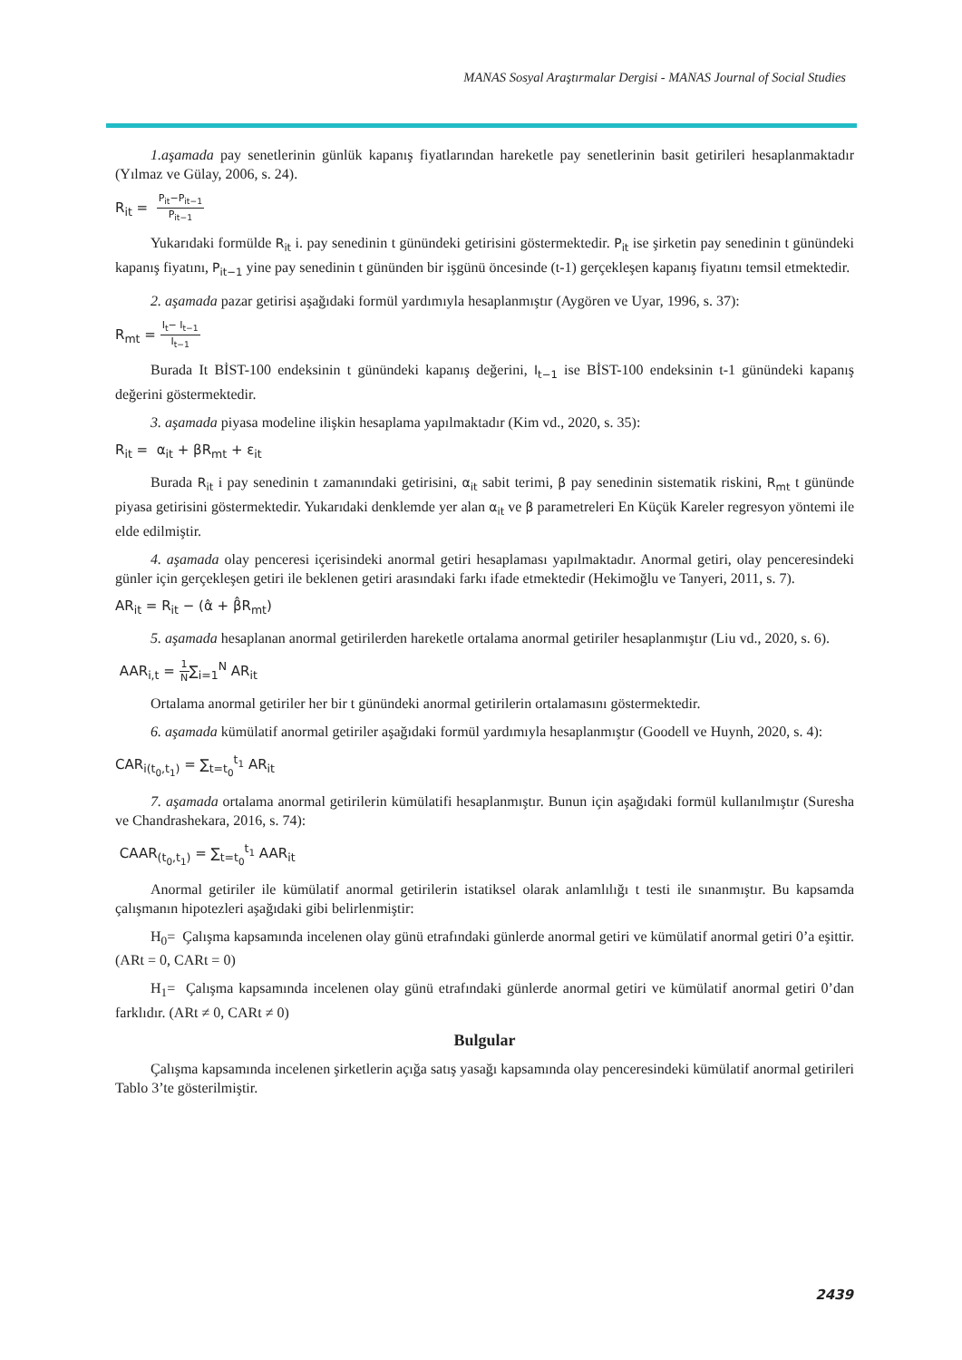MANAS Sosyal Araştırmalar Dergisi - MANAS Journal of Social Studies
1.aşamada pay senetlerinin günlük kapanış fiyatlarından hareketle pay senetlerinin basit getirileri hesaplanmaktadır (Yılmaz ve Gülay, 2006, s. 24).
R<sub>it</sub> = P<sub>it</sub>−P<sub>it−1</sub> P<sub>it−1</sub>
Yukarıdaki formülde R<sub>it</sub> i. pay senedinin t günündeki getirisini göstermektedir. P<sub>it</sub> ise şirketin pay senedinin t günündeki kapanış fiyatını, P<sub>it−1</sub> yine pay senedinin t gününden bir işgünü öncesinde (t-1) gerçekleşen kapanış fiyatını temsil etmektedir.
2. aşamada pazar getirisi aşağıdaki formül yardımıyla hesaplanmıştır (Aygören ve Uyar, 1996, s. 37):
R<sub>mt</sub> = I<sub>t</sub>− I<sub>t−1</sub> I<sub>t−1</sub>
Burada It BİST-100 endeksinin t günündeki kapanış değerini, I<sub>t−1</sub> ise BİST-100 endeksinin t-1 günündeki kapanış değerini göstermektedir.
3. aşamada piyasa modeline ilişkin hesaplama yapılmaktadır (Kim vd., 2020, s. 35):
R<sub>it</sub> = α<sub>it</sub> + βR<sub>mt</sub> + ε<sub>it</sub>
Burada R<sub>it</sub> i pay senedinin t zamanındaki getirisini, α<sub>it</sub> sabit terimi, β pay senedinin sistematik riskini, R<sub>mt</sub> t gününde piyasa getirisini göstermektedir. Yukarıdaki denklemde yer alan α<sub>it</sub> ve β parametreleri En Küçük Kareler regresyon yöntemi ile elde edilmiştir.
4. aşamada olay penceresi içerisindeki anormal getiri hesaplaması yapılmaktadır. Anormal getiri, olay penceresindeki günler için gerçekleşen getiri ile beklenen getiri arasındaki farkı ifade etmektedir (Hekimoğlu ve Tanyeri, 2011, s. 7).
AR<sub>it</sub> = R<sub>it</sub> − (α̂ + β̂R<sub>mt</sub>)
5. aşamada hesaplanan anormal getirilerden hareketle ortalama anormal getiriler hesaplanmıştır (Liu vd., 2020, s. 6).
AAR<sub>i,t</sub> = 1 N∑<sub>i=1</sub><sup>N</sup> AR<sub>it</sub>
Ortalama anormal getiriler her bir t günündeki anormal getirilerin ortalamasını göstermektedir.
6. aşamada kümülatif anormal getiriler aşağıdaki formül yardımıyla hesaplanmıştır (Goodell ve Huynh, 2020, s. 4):
CAR<sub>i(t<sub>0</sub>,t<sub>1</sub>)</sub> = ∑<sub>t=t<sub>0</sub></sub><sup>t<sub>1</sub></sup> AR<sub>it</sub>
7. aşamada ortalama anormal getirilerin kümülatifi hesaplanmıştır. Bunun için aşağıdaki formül kullanılmıştır (Suresha ve Chandrashekara, 2016, s. 74):
CAAR<sub>(t<sub>0</sub>,t<sub>1</sub>)</sub> = ∑<sub>t=t<sub>0</sub></sub><sup>t<sub>1</sub></sup> AAR<sub>it</sub>
Anormal getiriler ile kümülatif anormal getirilerin istatiksel olarak anlamlılığı t testi ile sınanmıştır. Bu kapsamda çalışmanın hipotezleri aşağıdaki gibi belirlenmiştir:
H<sub>0</sub>= Çalışma kapsamında incelenen olay günü etrafındaki günlerde anormal getiri ve kümülatif anormal getiri 0’a eşittir. (ARt = 0, CARt = 0)
H<sub>1</sub>= Çalışma kapsamında incelenen olay günü etrafındaki günlerde anormal getiri ve kümülatif anormal getiri 0’dan farklıdır. (ARt ≠ 0, CARt ≠ 0)
Bulgular
Çalışma kapsamında incelenen şirketlerin açığa satış yasağı kapsamında olay penceresindeki kümülatif anormal getirileri Tablo 3’te gösterilmiştir.
2439